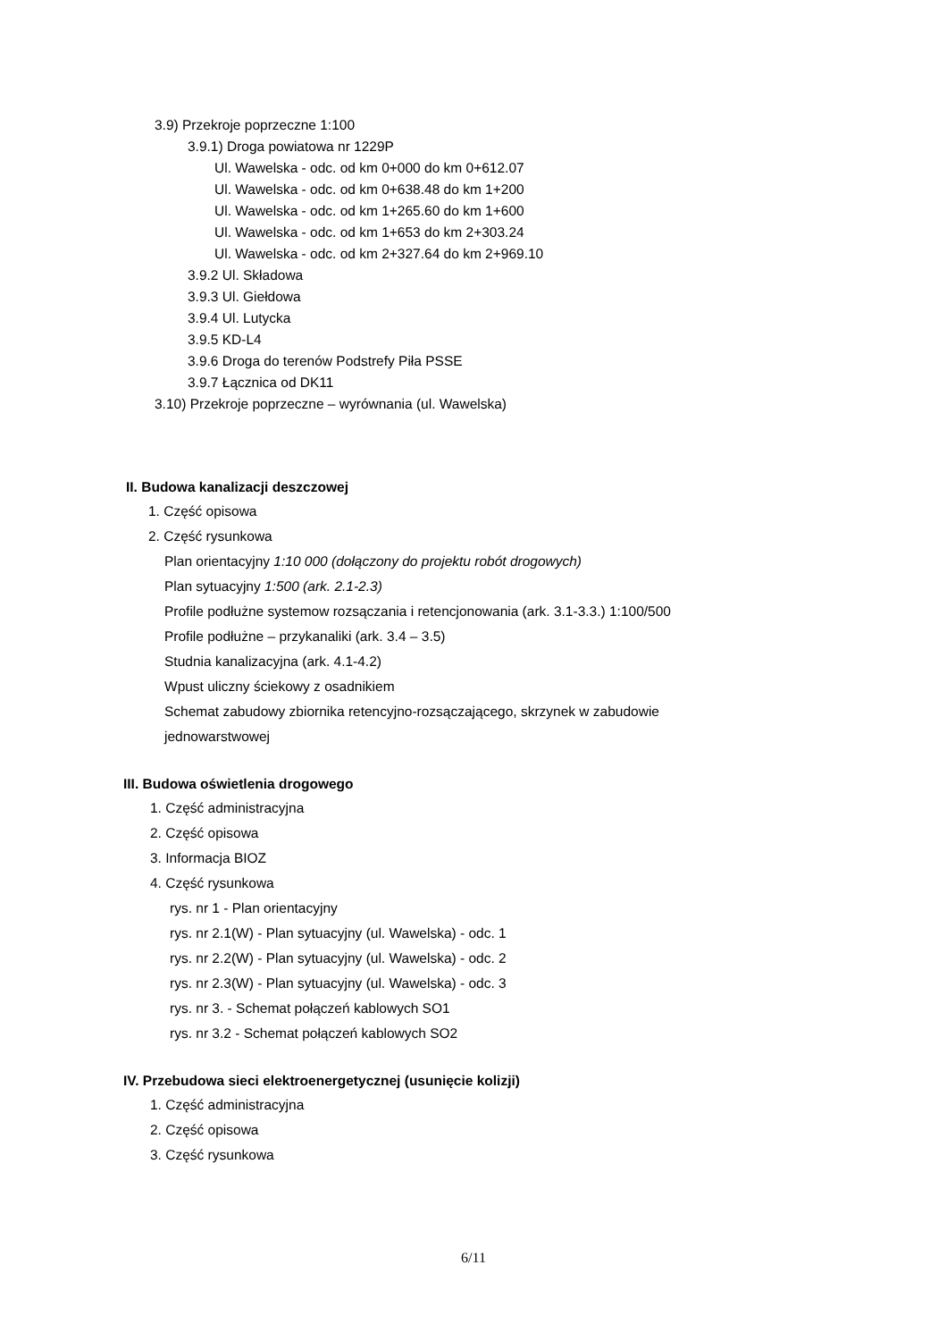3.9) Przekroje poprzeczne 1:100
3.9.1) Droga powiatowa nr 1229P
Ul. Wawelska - odc. od km 0+000 do km 0+612.07
Ul. Wawelska - odc. od km 0+638.48 do km 1+200
Ul. Wawelska - odc. od km 1+265.60 do km 1+600
Ul. Wawelska - odc. od km 1+653 do km 2+303.24
Ul. Wawelska - odc. od km 2+327.64 do km 2+969.10
3.9.2 Ul. Składowa
3.9.3 Ul. Giełdowa
3.9.4 Ul. Lutycka
3.9.5 KD-L4
3.9.6 Droga do terenów Podstrefy Piła PSSE
3.9.7 Łącznica od DK11
3.10) Przekroje poprzeczne – wyrównania (ul. Wawelska)
II. Budowa kanalizacji deszczowej
1. Część opisowa
2. Część rysunkowa
Plan orientacyjny 1:10 000 (dołączony do projektu robót drogowych)
Plan sytuacyjny 1:500 (ark. 2.1-2.3)
Profile podłużne systemow rozsączania i retencjonowania (ark. 3.1-3.3.) 1:100/500
Profile podłużne – przykanaliki (ark. 3.4 – 3.5)
Studnia kanalizacyjna (ark. 4.1-4.2)
Wpust uliczny ściekowy z osadnikiem
Schemat zabudowy zbiornika retencyjno-rozsączającego, skrzynek w zabudowie
jednowarstwowej
III. Budowa oświetlenia drogowego
1. Część administracyjna
2. Część opisowa
3. Informacja BIOZ
4. Część rysunkowa
rys. nr 1 - Plan orientacyjny
rys. nr 2.1(W) - Plan sytuacyjny (ul. Wawelska) - odc. 1
rys. nr 2.2(W) - Plan sytuacyjny (ul. Wawelska) - odc. 2
rys. nr 2.3(W) - Plan sytuacyjny (ul. Wawelska) - odc. 3
rys. nr 3. - Schemat połączeń kablowych SO1
rys. nr 3.2 - Schemat połączeń kablowych SO2
IV. Przebudowa sieci elektroenergetycznej (usunięcie kolizji)
1. Część administracyjna
2. Część opisowa
3. Część rysunkowa
6/11